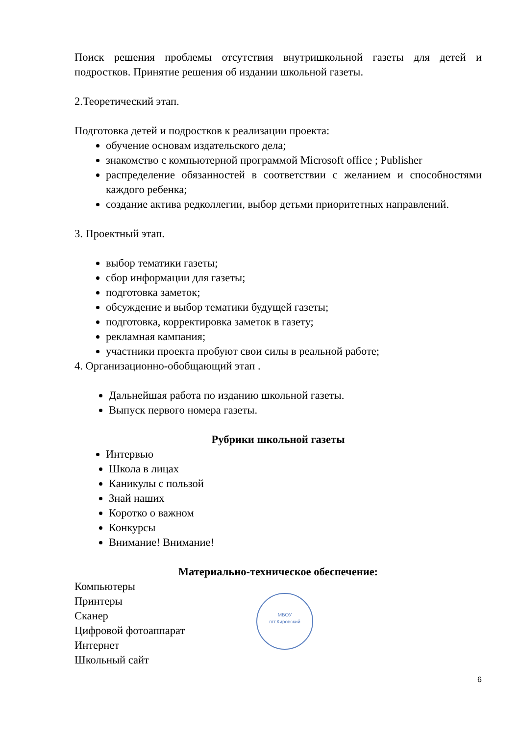Поиск решения проблемы отсутствия внутришкольной газеты для детей и подростков. Принятие решения об издании школьной газеты.
2.Теоретический этап.
Подготовка детей и подростков к реализации проекта:
обучение основам издательского дела;
знакомство с компьютерной программой Microsoft office ; Publisher
распределение обязанностей в соответствии с желанием и способностями каждого ребенка;
создание актива редколлегии, выбор детьми приоритетных направлений.
3. Проектный этап.
выбор тематики газеты;
сбор информации для газеты;
подготовка заметок;
обсуждение и выбор тематики будущей газеты;
подготовка, корректировка заметок в газету;
рекламная кампания;
участники проекта пробуют свои силы в реальной работе;
4. Организационно-обобщающий этап .
Дальнейшая работа по изданию школьной газеты.
Выпуск первого номера газеты.
Рубрики школьной газеты
Интервью
Школа в лицах
Каникулы с пользой
Знай наших
Коротко о важном
Конкурсы
Внимание! Внимание!
Материально-техническое обеспечение:
Компьютеры
Принтеры
Сканер
Цифровой фотоаппарат
Интернет
Школьный сайт
МБОУ
пгт.Кировский
6